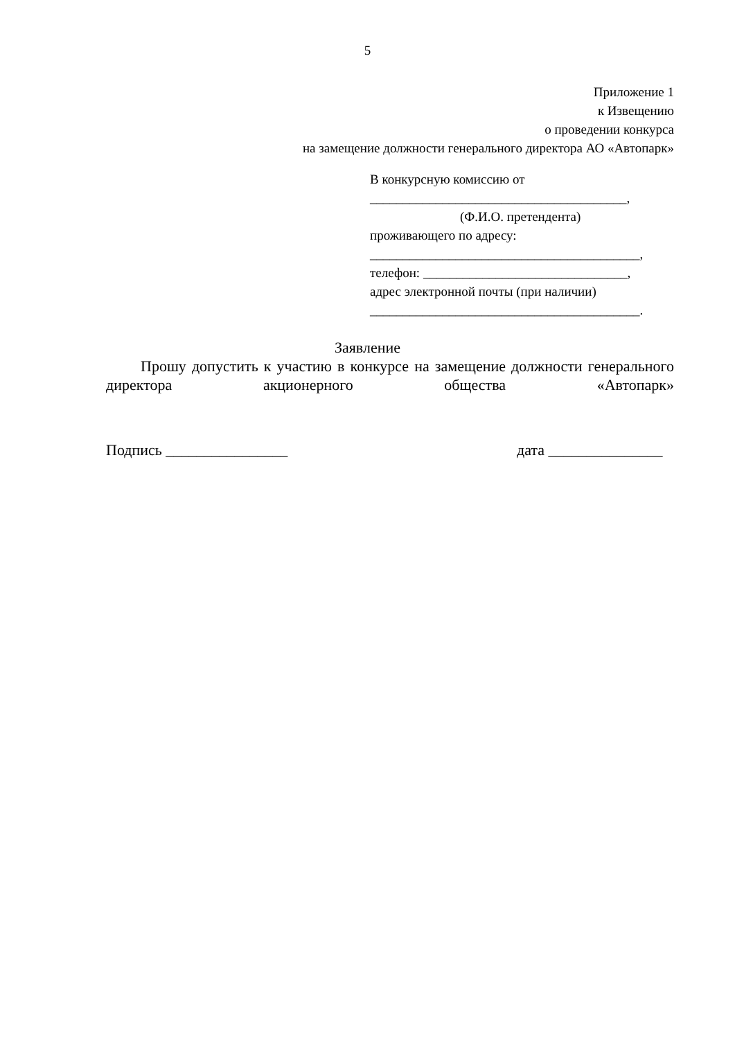5
Приложение 1
к Извещению
о проведении конкурса
на замещение должности генерального директора АО «Автопарк»
В конкурсную комиссию от
_______________________________________,
(Ф.И.О. претендента)
проживающего по адресу:
_________________________________________,
телефон: _______________________________,
адрес электронной почты (при наличии)
_________________________________________.
Заявление
Прошу допустить к участию в конкурсе на замещение должности генерального директора акционерного общества «Автопарк»
Подпись ________________ дата _______________